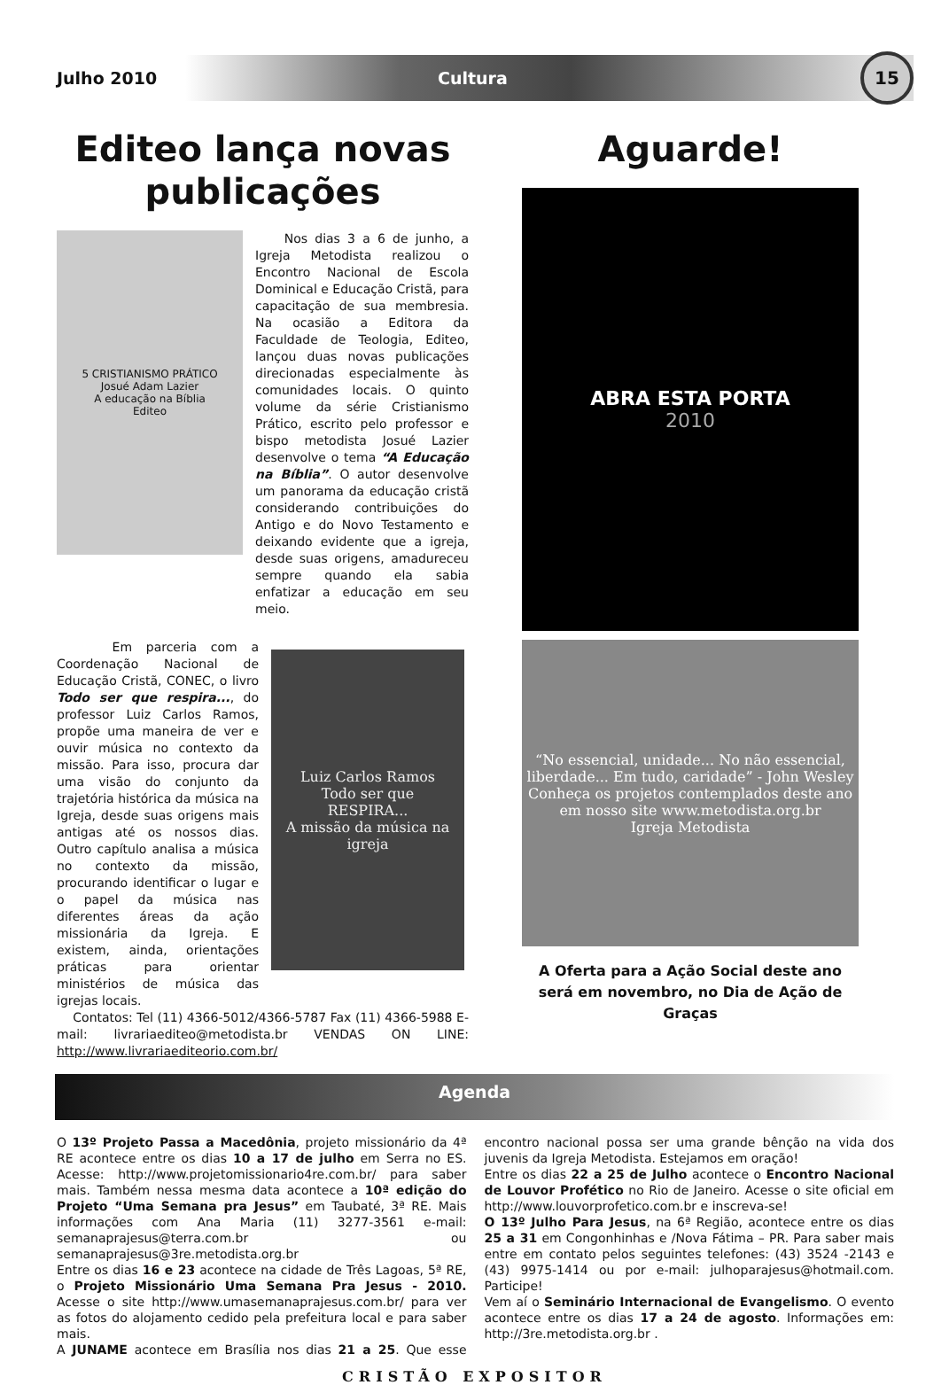Julho 2010 Cultura
15
Editeo lança novas publicações
5 CRISTIANISMO PRÁTICO
Josué Adam Lazier
A educação na Bíblia
Editeo
Nos dias 3 a 6 de junho, a Igreja Metodista realizou o Encontro Nacional de Escola Dominical e Educação Cristã, para capacitação de sua membresia. Na ocasião a Editora da Faculdade de Teologia, Editeo, lançou duas novas publicações direcionadas especialmente às comunidades locais. O quinto volume da série Cristianismo Prático, escrito pelo professor e bispo metodista Josué Lazier desenvolve o tema “A Educação na Bíblia”. O autor desenvolve um panorama da educação cristã considerando contribuições do Antigo e do Novo Testamento e deixando evidente que a igreja, desde suas origens, amadureceu sempre quando ela sabia enfatizar a educação em seu meio.
Em parceria com a Coordenação Nacional de Educação Cristã, CONEC, o livro Todo ser que respira..., do professor Luiz Carlos Ramos, propõe uma maneira de ver e ouvir música no contexto da missão. Para isso, procura dar uma visão do conjunto da trajetória histórica da música na Igreja, desde suas origens mais antigas até os nossos dias. Outro capítulo analisa a música no contexto da missão, procurando identificar o lugar e o papel da música nas diferentes áreas da ação missionária da Igreja. E existem, ainda, orientações práticas para orientar ministérios de música das igrejas locais.
Luiz Carlos Ramos
Todo ser que
RESPIRA...
A missão da música na igreja
Contatos: Tel (11) 4366-5012/4366-5787 Fax (11) 4366-5988 E-mail: livrariaediteo@metodista.br VENDAS ON LINE: http://www.livrariaediteorio.com.br/
Aguarde!
ABRA ESTA PORTA
2010
“No essencial, unidade... No não essencial, liberdade... Em tudo, caridade” - John Wesley
Conheça os projetos contemplados deste ano em nosso site www.metodista.org.br
Igreja Metodista
A Oferta para a Ação Social deste ano será em novembro, no Dia de Ação de Graças
Agenda
O 13º Projeto Passa a Macedônia, projeto missionário da 4ª RE acontece entre os dias 10 a 17 de julho em Serra no ES. Acesse: http://www.projetomissionario4re.com.br/ para saber mais. Também nessa mesma data acontece a 10ª edição do Projeto “Uma Semana pra Jesus” em Taubaté, 3ª RE. Mais informações com Ana Maria (11) 3277-3561 e-mail: semanaprajesus@terra.com.br ou semanaprajesus@3re.metodista.org.br
Entre os dias 16 e 23 acontece na cidade de Três Lagoas, 5ª RE, o Projeto Missionário Uma Semana Pra Jesus - 2010. Acesse o site http://www.umasemanaprajesus.com.br/ para ver as fotos do alojamento cedido pela prefeitura local e para saber mais.
A JUNAME acontece em Brasília nos dias 21 a 25. Que esse encontro nacional possa ser uma grande bênção na vida dos juvenis da Igreja Metodista. Estejamos em oração!
Entre os dias 22 a 25 de Julho acontece o Encontro Nacional de Louvor Profético no Rio de Janeiro. Acesse o site oficial em http://www.louvorprofetico.com.br e inscreva-se!
O 13º Julho Para Jesus, na 6ª Região, acontece entre os dias 25 a 31 em Congonhinhas e /Nova Fátima – PR. Para saber mais entre em contato pelos seguintes telefones: (43) 3524 -2143 e (43) 9975-1414 ou por e-mail: julhoparajesus@hotmail.com. Participe!
Vem aí o Seminário Internacional de Evangelismo. O evento acontece entre os dias 17 a 24 de agosto. Informações em: http://3re.metodista.org.br .
CRISTÃO EXPOSITOR